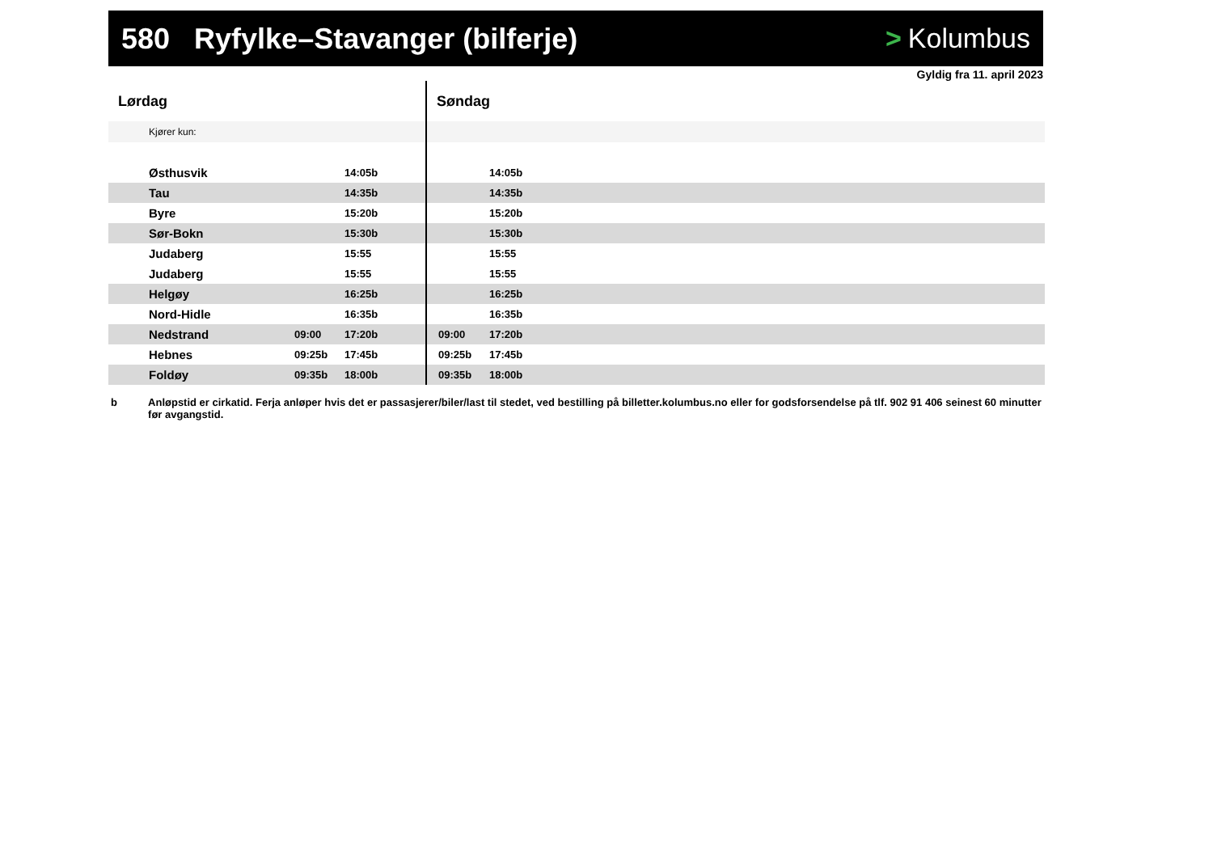580 Ryfylke–Stavanger (bilferje)
> Kolumbus
Gyldig fra 11. april 2023
| Lørdag | | | Søndag | | |
| --- | --- | --- | --- | --- | --- |
| Kjører kun: | | | | | |
| Østhusvik | | 14:05b | | 14:05b | |
| Tau | | 14:35b | | 14:35b | |
| Byre | | 15:20b | | 15:20b | |
| Sør-Bokn | | 15:30b | | 15:30b | |
| Judaberg | | 15:55 | | 15:55 | |
| Judaberg | | 15:55 | | 15:55 | |
| Helgøy | | 16:25b | | 16:25b | |
| Nord-Hidle | | 16:35b | | 16:35b | |
| Nedstrand | 09:00 | 17:20b | 09:00 | 17:20b | |
| Hebnes | 09:25b | 17:45b | 09:25b | 17:45b | |
| Foldøy | 09:35b | 18:00b | 09:35b | 18:00b | |
b Anløpstid er cirkatid. Ferja anløper hvis det er passasjerer/biler/last til stedet, ved bestilling på billetter.kolumbus.no eller for godsforsendelse på tlf. 902 91 406 seinest 60 minutter før avgangstid.